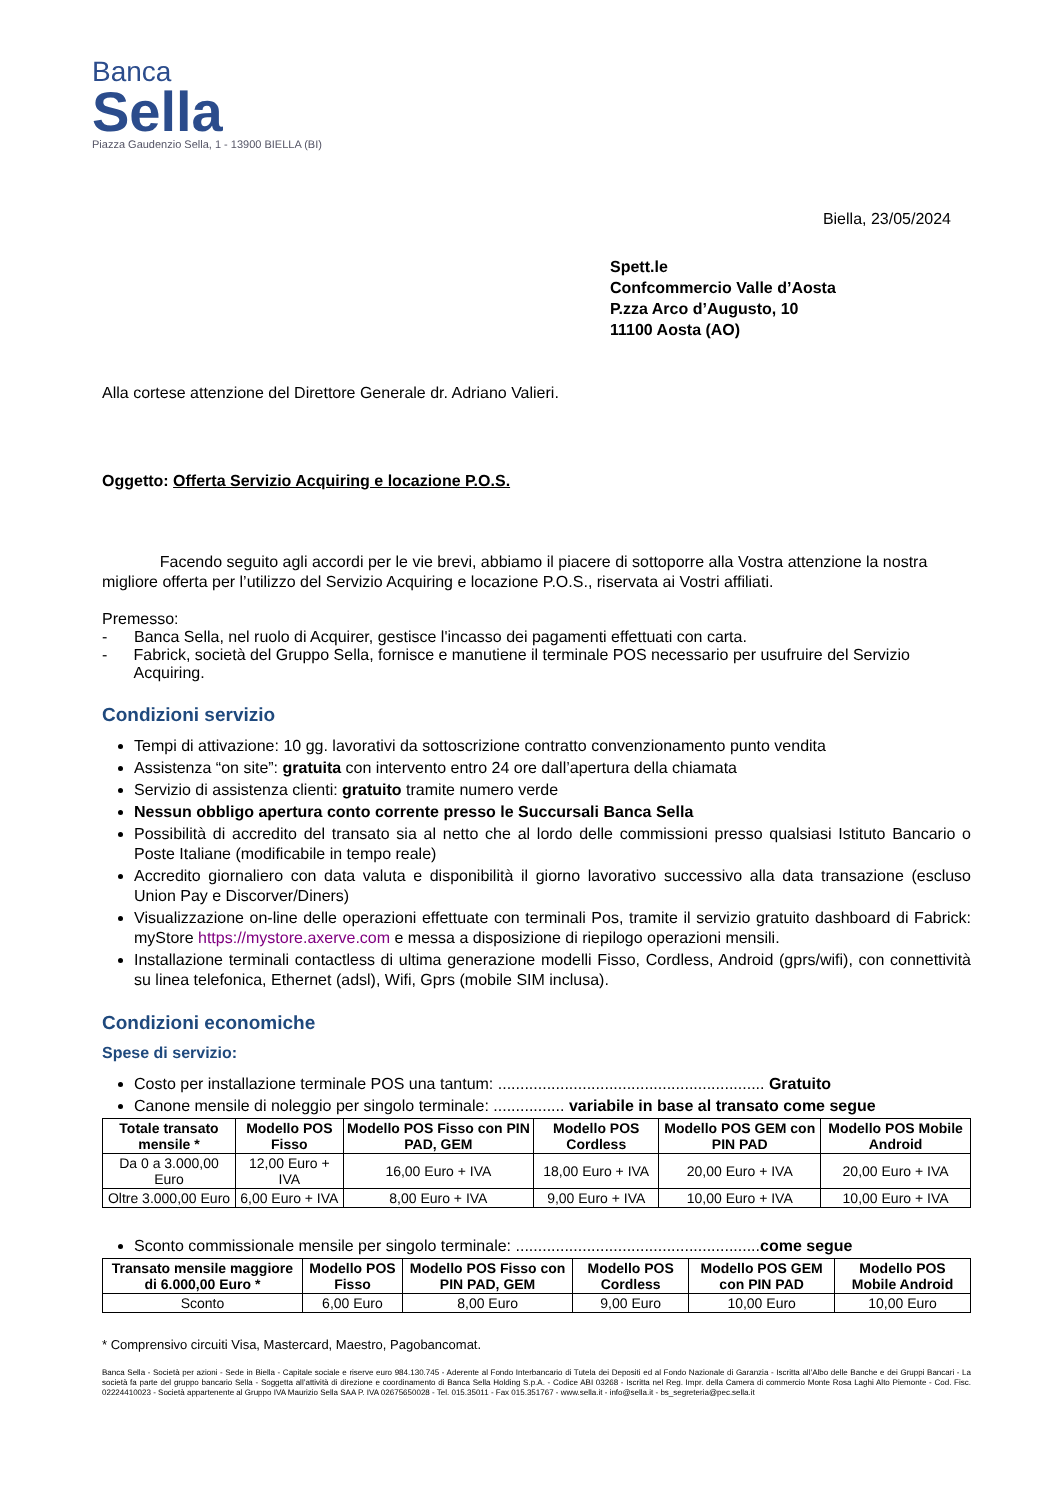Banca
Sella
Piazza Gaudenzio Sella, 1 - 13900 BIELLA (BI)
Biella, 23/05/2024
Spett.le
Confcommercio Valle d’Aosta
P.zza Arco d’Augusto, 10
11100 Aosta (AO)
Alla cortese attenzione del Direttore Generale dr. Adriano Valieri.
Oggetto: Offerta Servizio Acquiring e locazione P.O.S.
Facendo seguito agli accordi per le vie brevi, abbiamo il piacere di sottoporre alla Vostra attenzione la nostra migliore offerta per l’utilizzo del Servizio Acquiring e locazione P.O.S., riservata ai Vostri affiliati.
Premesso:
- Banca Sella, nel ruolo di Acquirer, gestisce l'incasso dei pagamenti effettuati con carta.
- Fabrick, società del Gruppo Sella, fornisce e manutiene il terminale POS necessario per usufruire del Servizio Acquiring.
Condizioni servizio
Tempi di attivazione: 10 gg. lavorativi da sottoscrizione contratto convenzionamento punto vendita
Assistenza “on site”: gratuita con intervento entro 24 ore dall’apertura della chiamata
Servizio di assistenza clienti: gratuito tramite numero verde
Nessun obbligo apertura conto corrente presso le Succursali Banca Sella
Possibilità di accredito del transato sia al netto che al lordo delle commissioni presso qualsiasi Istituto Bancario o Poste Italiane (modificabile in tempo reale)
Accredito giornaliero con data valuta e disponibilità il giorno lavorativo successivo alla data transazione (escluso Union Pay e Discorver/Diners)
Visualizzazione on-line delle operazioni effettuate con terminali Pos, tramite il servizio gratuito dashboard di Fabrick: myStore https://mystore.axerve.com e messa a disposizione di riepilogo operazioni mensili.
Installazione terminali contactless di ultima generazione modelli Fisso, Cordless, Android (gprs/wifi), con connettività su linea telefonica, Ethernet (adsl), Wifi, Gprs (mobile SIM inclusa).
Condizioni economiche
Spese di servizio:
Costo per installazione terminale POS una tantum: ............................................................ Gratuito
Canone mensile di noleggio per singolo terminale: ................ variabile in base al transato come segue
| Totale transato mensile * | Modello POS Fisso | Modello POS Fisso con PIN PAD, GEM | Modello POS Cordless | Modello POS GEM con PIN PAD | Modello POS Mobile Android |
| --- | --- | --- | --- | --- | --- |
| Da 0 a 3.000,00 Euro | 12,00 Euro + IVA | 16,00 Euro + IVA | 18,00 Euro + IVA | 20,00 Euro + IVA | 20,00 Euro + IVA |
| Oltre 3.000,00 Euro | 6,00 Euro + IVA | 8,00 Euro + IVA | 9,00 Euro + IVA | 10,00 Euro + IVA | 10,00 Euro + IVA |
Sconto commissionale mensile per singolo terminale: .......................................................come segue
| Transato mensile maggiore di 6.000,00 Euro * | Modello POS Fisso | Modello POS Fisso con PIN PAD, GEM | Modello POS Cordless | Modello POS GEM con PIN PAD | Modello POS Mobile Android |
| --- | --- | --- | --- | --- | --- |
| Sconto | 6,00 Euro | 8,00 Euro | 9,00 Euro | 10,00 Euro | 10,00 Euro |
* Comprensivo circuiti Visa, Mastercard, Maestro, Pagobancomat.
Banca Sella - Società per azioni - Sede in Biella - Capitale sociale e riserve euro 984.130.745 - Aderente al Fondo Interbancario di Tutela dei Depositi ed al Fondo Nazionale di Garanzia - Iscritta all’Albo delle Banche e dei Gruppi Bancari - La società fa parte del gruppo bancario Sella - Soggetta all’attività di direzione e coordinamento di Banca Sella Holding S.p.A. - Codice ABI 03268 - Iscritta nel Reg. Impr. della Camera di commercio Monte Rosa Laghi Alto Piemonte - Cod. Fisc. 02224410023 - Società appartenente al Gruppo IVA Maurizio Sella SAA P. IVA 02675650028 - Tel. 015.35011 - Fax 015.351767 - www.sella.it - info@sella.it - bs_segreteria@pec.sella.it